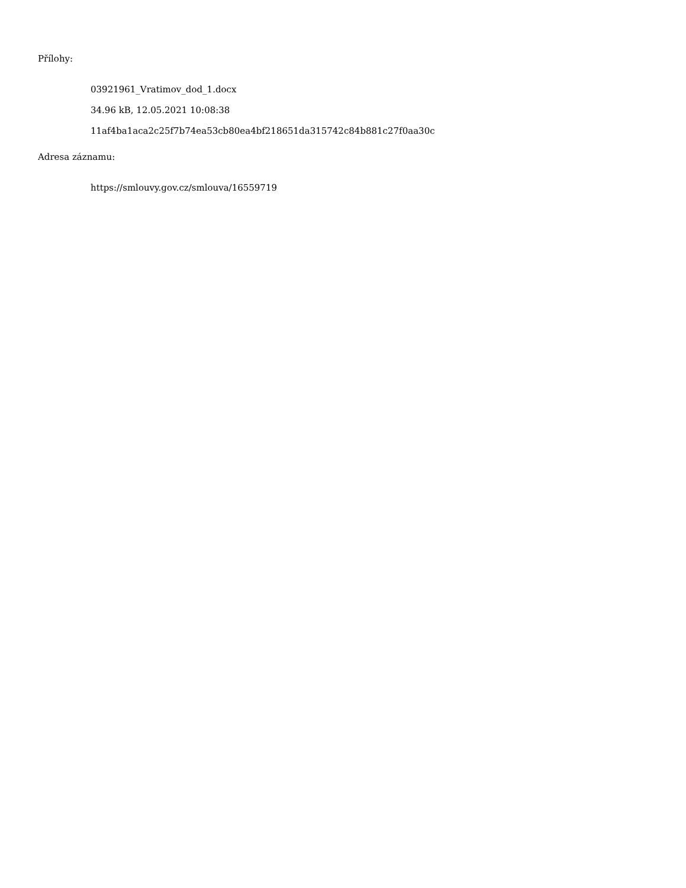Přílohy:
03921961_Vratimov_dod_1.docx
34.96 kB, 12.05.2021 10:08:38
11af4ba1aca2c25f7b74ea53cb80ea4bf218651da315742c84b881c27f0aa30c
Adresa záznamu:
https://smlouvy.gov.cz/smlouva/16559719